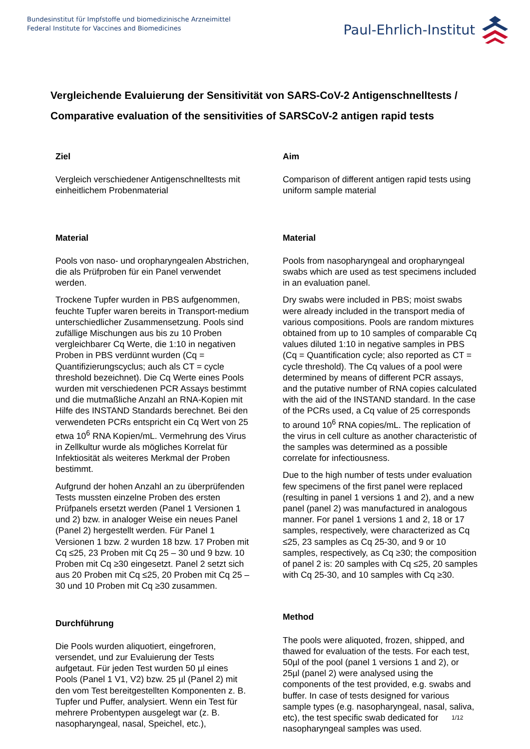Bundesinstitut für Impfstoffe und biomedizinische Arzneimittel
Federal Institute for Vaccines and Biomedicines
Paul-Ehrlich-Institut
Vergleichende Evaluierung der Sensitivität von SARS-CoV-2 Antigenschnelltests / Comparative evaluation of the sensitivities of SARSCoV-2 antigen rapid tests
Ziel
Vergleich verschiedener Antigenschnelltests mit einheitlichem Probenmaterial
Material
Pools von naso- und oropharyngealen Abstrichen, die als Prüfproben für ein Panel verwendet werden.
Trockene Tupfer wurden in PBS aufgenommen, feuchte Tupfer waren bereits in Transport-medium unterschiedlicher Zusammensetzung. Pools sind zufällige Mischungen aus bis zu 10 Proben vergleichbarer Cq Werte, die 1:10 in negativen Proben in PBS verdünnt wurden (Cq = Quantifizierungscyclus; auch als CT = cycle threshold bezeichnet). Die Cq Werte eines Pools wurden mit verschiedenen PCR Assays bestimmt und die mutmaßliche Anzahl an RNA-Kopien mit Hilfe des INSTAND Standards berechnet. Bei den verwendeten PCRs entspricht ein Cq Wert von 25 etwa 10<sup>6</sup> RNA Kopien/mL. Vermehrung des Virus in Zellkultur wurde als mögliches Korrelat für Infektiosität als weiteres Merkmal der Proben bestimmt.
Aufgrund der hohen Anzahl an zu überprüfenden Tests mussten einzelne Proben des ersten Prüfpanels ersetzt werden (Panel 1 Versionen 1 und 2) bzw. in analoger Weise ein neues Panel (Panel 2) hergestellt werden. Für Panel 1 Versionen 1 bzw. 2 wurden 18 bzw. 17 Proben mit Cq ≤25, 23 Proben mit Cq 25 – 30 und 9 bzw. 10 Proben mit Cq ≥30 eingesetzt. Panel 2 setzt sich aus 20 Proben mit Cq ≤25, 20 Proben mit Cq 25 – 30 und 10 Proben mit Cq ≥30 zusammen.
Durchführung
Die Pools wurden aliquotiert, eingefroren, versendet, und zur Evaluierung der Tests aufgetaut. Für jeden Test wurden 50 µl eines Pools (Panel 1 V1, V2) bzw. 25 µl (Panel 2) mit den vom Test bereitgestellten Komponenten z. B. Tupfer und Puffer, analysiert. Wenn ein Test für mehrere Probentypen ausgelegt war (z. B. nasopharyngeal, nasal, Speichel, etc.),
Aim
Comparison of different antigen rapid tests using uniform sample material
Material
Pools from nasopharyngeal and oropharyngeal swabs which are used as test specimens included in an evaluation panel.
Dry swabs were included in PBS; moist swabs were already included in the transport media of various compositions. Pools are random mixtures obtained from up to 10 samples of comparable Cq values diluted 1:10 in negative samples in PBS (Cq = Quantification cycle; also reported as CT = cycle threshold). The Cq values of a pool were determined by means of different PCR assays, and the putative number of RNA copies calculated with the aid of the INSTAND standard. In the case of the PCRs used, a Cq value of 25 corresponds to around 10<sup>6</sup> RNA copies/mL. The replication of the virus in cell culture as another characteristic of the samples was determined as a possible correlate for infectiousness.
Due to the high number of tests under evaluation few specimens of the first panel were replaced (resulting in panel 1 versions 1 and 2), and a new panel (panel 2) was manufactured in analogous manner. For panel 1 versions 1 and 2, 18 or 17 samples, respectively, were characterized as Cq ≤25, 23 samples as Cq 25-30, and 9 or 10 samples, respectively, as Cq ≥30; the composition of panel 2 is: 20 samples with Cq ≤25, 20 samples with Cq 25-30, and 10 samples with Cq ≥30.
Method
The pools were aliquoted, frozen, shipped, and thawed for evaluation of the tests. For each test, 50µl of the pool (panel 1 versions 1 and 2), or 25µl (panel 2) were analysed using the components of the test provided, e.g. swabs and buffer. In case of tests designed for various sample types (e.g. nasopharyngeal, nasal, saliva, etc), the test specific swab dedicated for nasopharyngeal samples was used.
1/12